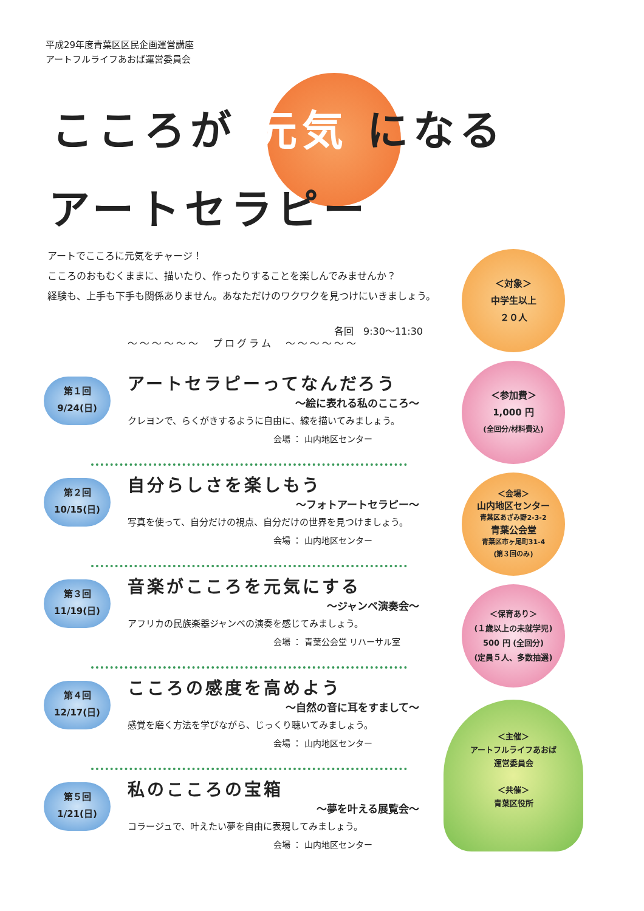平成29年度青葉区区民企画運営講座
アートフルライフあおば運営委員会
こころが 元気 になる
アートセラピー
アートでこころに元気をチャージ！
こころのおもむくままに、描いたり、作ったりすることを楽しんでみませんか？
経験も、上手も下手も関係ありません。あなただけのワクワクを見つけにいきましょう。
各回　9:30～11:30
～～～～～～　プログラム　～～～～～～
第１回
9/24(日)
アートセラピーってなんだろう
～絵に表れる私のこころ～
クレヨンで、らくがきするように自由に、線を描いてみましょう。
会場 ： 山内地区センター
第２回
10/15(日)
自分らしさを楽しもう
～フォトアートセラピー～
写真を使って、自分だけの視点、自分だけの世界を見つけましょう。
会場 ： 山内地区センター
第３回
11/19(日)
音楽がこころを元気にする
～ジャンベ演奏会～
アフリカの民族楽器ジャンベの演奏を感じてみましょう。
会場 ： 青葉公会堂 リハーサル室
第４回
12/17(日)
こころの感度を高めよう
～自然の音に耳をすまして～
感覚を磨く方法を学びながら、じっくり聴いてみましょう。
会場 ： 山内地区センター
第５回
1/21(日)
私のこころの宝箱
～夢を叶える展覧会～
コラージュで、叶えたい夢を自由に表現してみましょう。
会場 ： 山内地区センター
＜対象＞
中学生以上
２０人
＜参加費＞
1,000 円
(全回分/材料費込)
＜会場＞
山内地区センター
青葉区あざみ野2-3-2
青葉公会堂
青葉区市ヶ尾町31-4
(第３回のみ)
＜保育あり＞
(１歳以上の未就学児)
500 円 (全回分)
(定員５人、多数抽選)
＜主催＞
アートフルライフあおば
運営委員会
＜共催＞
青葉区役所